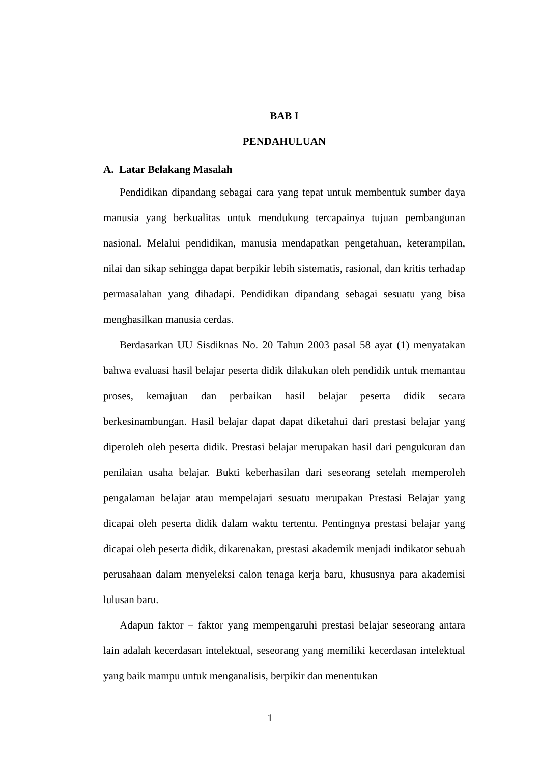BAB I
PENDAHULUAN
A. Latar Belakang Masalah
Pendidikan dipandang sebagai cara yang tepat untuk membentuk sumber daya manusia yang berkualitas untuk mendukung tercapainya tujuan pembangunan nasional. Melalui pendidikan, manusia mendapatkan pengetahuan, keterampilan, nilai dan sikap sehingga dapat berpikir lebih sistematis, rasional, dan kritis terhadap permasalahan yang dihadapi. Pendidikan dipandang sebagai sesuatu yang bisa menghasilkan manusia cerdas.
Berdasarkan UU Sisdiknas No. 20 Tahun 2003 pasal 58 ayat (1) menyatakan bahwa evaluasi hasil belajar peserta didik dilakukan oleh pendidik untuk memantau proses, kemajuan dan perbaikan hasil belajar peserta didik secara berkesinambungan. Hasil belajar dapat dapat diketahui dari prestasi belajar yang diperoleh oleh peserta didik. Prestasi belajar merupakan hasil dari pengukuran dan penilaian usaha belajar. Bukti keberhasilan dari seseorang setelah memperoleh pengalaman belajar atau mempelajari sesuatu merupakan Prestasi Belajar yang dicapai oleh peserta didik dalam waktu tertentu. Pentingnya prestasi belajar yang dicapai oleh peserta didik, dikarenakan, prestasi akademik menjadi indikator sebuah perusahaan dalam menyeleksi calon tenaga kerja baru, khususnya para akademisi lulusan baru.
Adapun faktor – faktor yang mempengaruhi prestasi belajar seseorang antara lain adalah kecerdasan intelektual, seseorang yang memiliki kecerdasan intelektual yang baik mampu untuk menganalisis, berpikir dan menentukan
1